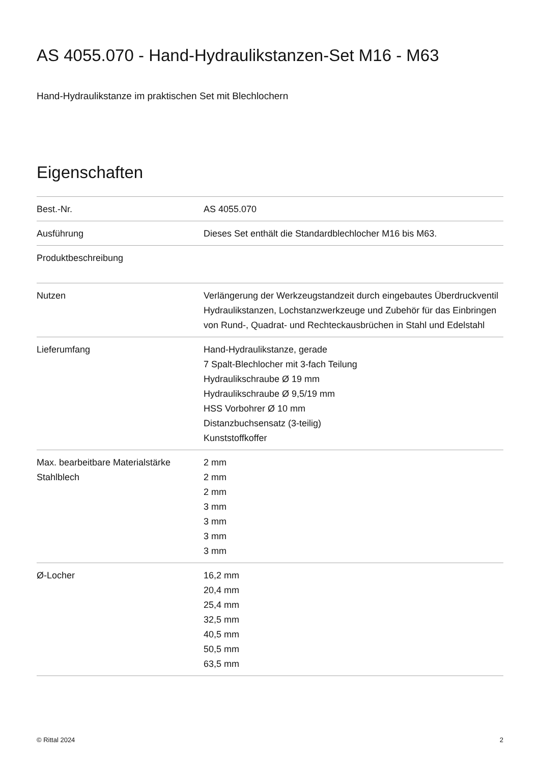AS 4055.070 - Hand-Hydraulikstanzen-Set M16 - M63
Hand-Hydraulikstanze im praktischen Set mit Blechlochern
Eigenschaften
| Best.-Nr. | AS 4055.070 |
| Ausführung | Dieses Set enthält die Standardblechlocher M16 bis M63. |
| Produktbeschreibung | |
| Nutzen | Verlängerung der Werkzeugstandzeit durch eingebautes Überdruckventil Hydraulikstanzen, Lochstanzwerkzeuge und Zubehör für das Einbringen von Rund-, Quadrat- und Rechteckausbrüchen in Stahl und Edelstahl |
| Lieferumfang | Hand-Hydraulikstanze, gerade 7 Spalt-Blechlocher mit 3-fach Teilung Hydraulikschraube Ø 19 mm Hydraulikschraube Ø 9,5/19 mm HSS Vorbohrer Ø 10 mm Distanzbuchsensatz (3-teilig) Kunststoffkoffer |
| Max. bearbeitbare Materialstärke Stahlblech | 2 mm 2 mm 2 mm 3 mm 3 mm 3 mm 3 mm |
| Ø-Locher | 16,2 mm 20,4 mm 25,4 mm 32,5 mm 40,5 mm 50,5 mm 63,5 mm |
© Rittal 2024 2